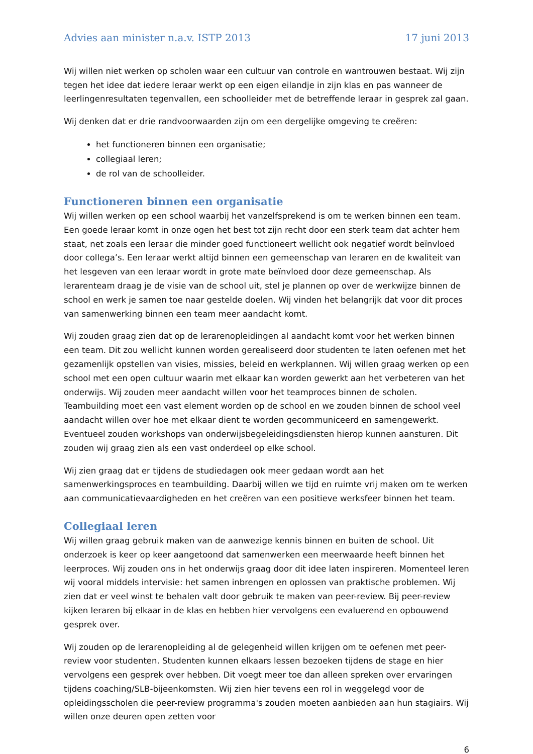Advies aan minister n.a.v. ISTP 2013 17 juni 2013
Wij willen niet werken op scholen waar een cultuur van controle en wantrouwen bestaat. Wij zijn tegen het idee dat iedere leraar werkt op een eigen eilandje in zijn klas en pas wanneer de leerlingenresultaten tegenvallen, een schoolleider met de betreffende leraar in gesprek zal gaan.
Wij denken dat er drie randvoorwaarden zijn om een dergelijke omgeving te creëren:
het functioneren binnen een organisatie;
collegiaal leren;
de rol van de schoolleider.
Functioneren binnen een organisatie
Wij willen werken op een school waarbij het vanzelfsprekend is om te werken binnen een team. Een goede leraar komt in onze ogen het best tot zijn recht door een sterk team dat achter hem staat, net zoals een leraar die minder goed functioneert wellicht ook negatief wordt beïnvloed door collega’s. Een leraar werkt altijd binnen een gemeenschap van leraren en de kwaliteit van het lesgeven van een leraar wordt in grote mate beïnvloed door deze gemeenschap. Als lerarenteam draag je de visie van de school uit, stel je plannen op over de werkwijze binnen de school en werk je samen toe naar gestelde doelen. Wij vinden het belangrijk dat voor dit proces van samenwerking binnen een team meer aandacht komt.
Wij zouden graag zien dat op de lerarenopleidingen al aandacht komt voor het werken binnen een team. Dit zou wellicht kunnen worden gerealiseerd door studenten te laten oefenen met het gezamenlijk opstellen van visies, missies, beleid en werkplannen. Wij willen graag werken op een school met een open cultuur waarin met elkaar kan worden gewerkt aan het verbeteren van het onderwijs. Wij zouden meer aandacht willen voor het teamproces binnen de scholen. Teambuilding moet een vast element worden op de school en we zouden binnen de school veel aandacht willen over hoe met elkaar dient te worden gecommuniceerd en samengewerkt. Eventueel zouden workshops van onderwijsbegeleidingsdiensten hierop kunnen aansturen. Dit zouden wij graag zien als een vast onderdeel op elke school.
Wij zien graag dat er tijdens de studiedagen ook meer gedaan wordt aan het samenwerkingsproces en teambuilding. Daarbij willen we tijd en ruimte vrij maken om te werken aan communicatievaardigheden en het creëren van een positieve werksfeer binnen het team.
Collegiaal leren
Wij willen graag gebruik maken van de aanwezige kennis binnen en buiten de school. Uit onderzoek is keer op keer aangetoond dat samenwerken een meerwaarde heeft binnen het leerproces. Wij zouden ons in het onderwijs graag door dit idee laten inspireren. Momenteel leren wij vooral middels intervisie: het samen inbrengen en oplossen van praktische problemen. Wij zien dat er veel winst te behalen valt door gebruik te maken van peer-review. Bij peer-review kijken leraren bij elkaar in de klas en hebben hier vervolgens een evaluerend en opbouwend gesprek over.
Wij zouden op de lerarenopleiding al de gelegenheid willen krijgen om te oefenen met peer-review voor studenten. Studenten kunnen elkaars lessen bezoeken tijdens de stage en hier vervolgens een gesprek over hebben. Dit voegt meer toe dan alleen spreken over ervaringen tijdens coaching/SLB-bijeenkomsten. Wij zien hier tevens een rol in weggelegd voor de opleidingsscholen die peer-review programma's zouden moeten aanbieden aan hun stagiairs. Wij willen onze deuren open zetten voor
6